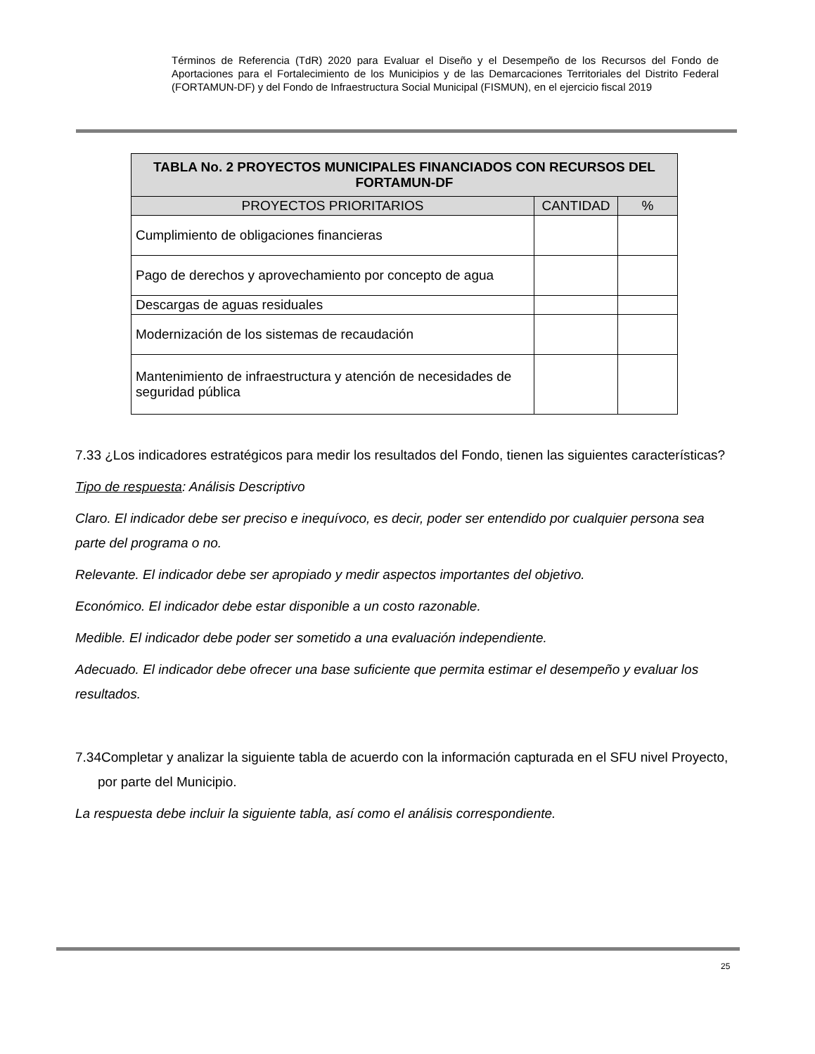Términos de Referencia (TdR) 2020 para Evaluar el Diseño y el Desempeño de los Recursos del Fondo de Aportaciones para el Fortalecimiento de los Municipios y de las Demarcaciones Territoriales del Distrito Federal (FORTAMUN-DF) y del Fondo de Infraestructura Social Municipal (FISMUN), en el ejercicio fiscal 2019
| TABLA No. 2 PROYECTOS MUNICIPALES FINANCIADOS CON RECURSOS DEL FORTAMUN-DF | | |
| --- | --- | --- |
| PROYECTOS PRIORITARIOS | CANTIDAD | % |
| Cumplimiento de obligaciones financieras | | |
| Pago de derechos y aprovechamiento por concepto de agua | | |
| Descargas de aguas residuales | | |
| Modernización de los sistemas de recaudación | | |
| Mantenimiento de infraestructura y atención de necesidades de seguridad pública | | |
7.33 ¿Los indicadores estratégicos para medir los resultados del Fondo, tienen las siguientes características?
Tipo de respuesta: Análisis Descriptivo
Claro. El indicador debe ser preciso e inequívoco, es decir, poder ser entendido por cualquier persona sea parte del programa o no.
Relevante. El indicador debe ser apropiado y medir aspectos importantes del objetivo.
Económico. El indicador debe estar disponible a un costo razonable.
Medible. El indicador debe poder ser sometido a una evaluación independiente.
Adecuado. El indicador debe ofrecer una base suficiente que permita estimar el desempeño y evaluar los resultados.
7.34Completar y analizar la siguiente tabla de acuerdo con la información capturada en el SFU nivel Proyecto, por parte del Municipio.
La respuesta debe incluir la siguiente tabla, así como el análisis correspondiente.
25